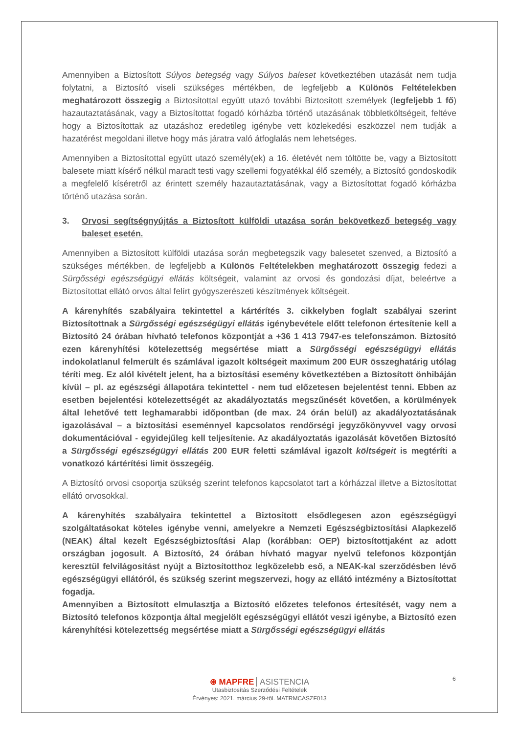Amennyiben a Biztosított Súlyos betegség vagy Súlyos baleset következtében utazását nem tudja folytatni, a Biztosító viseli szükséges mértékben, de legfeljebb a Különös Feltételekben meghatározott összegig a Biztosítottal együtt utazó további Biztosított személyek (legfeljebb 1 fő) hazautaztatásának, vagy a Biztosítottat fogadó kórházba történő utazásának többletköltségeit, feltéve hogy a Biztosítottak az utazáshoz eredetileg igénybe vett közlekedési eszközzel nem tudják a hazatérést megoldani illetve hogy más járatra való átfoglalás nem lehetséges.
Amennyiben a Biztosítottal együtt utazó személy(ek) a 16. életévét nem töltötte be, vagy a Biztosított balesete miatt kísérő nélkül maradt testi vagy szellemi fogyatékkal élő személy, a Biztosító gondoskodik a megfelelő kíséretről az érintett személy hazautaztatásának, vagy a Biztosítottat fogadó kórházba történő utazása során.
3. Orvosi segítségnyújtás a Biztosított külföldi utazása során bekövetkező betegség vagy baleset esetén.
Amennyiben a Biztosított külföldi utazása során megbetegszik vagy balesetet szenved, a Biztosító a szükséges mértékben, de legfeljebb a Különös Feltételekben meghatározott összegig fedezi a Sürgősségi egészségügyi ellátás költségeit, valamint az orvosi és gondozási díjat, beleértve a Biztosítottat ellátó orvos által felírt gyógyszerészeti készítmények költségeit.
A kárenyhítés szabályaira tekintettel a kártérítés 3. cikkelyben foglalt szabályai szerint Biztosítottnak a Sürgősségi egészségügyi ellátás igénybevétele előtt telefonon értesítenie kell a Biztosító 24 órában hívható telefonos központját a +36 1 413 7947-es telefonszámon. Biztosító ezen kárenyhítési kötelezettség megsértése miatt a Sürgősségi egészségügyi ellátás indokolatlanul felmerült és számlával igazolt költségeit maximum 200 EUR összeghatárig utólag téríti meg. Ez alól kivételt jelent, ha a biztosítási esemény következtében a Biztosított önhibáján kívül – pl. az egészségi állapotára tekintettel - nem tud előzetesen bejelentést tenni. Ebben az esetben bejelentési kötelezettségét az akadályoztatás megszűnését követően, a körülmények által lehetővé tett leghamarabbi időpontban (de max. 24 órán belül) az akadályoztatásának igazolásával – a biztosítási eseménnyel kapcsolatos rendőrségi jegyzőkönyvvel vagy orvosi dokumentációval - egyidejűleg kell teljesítenie. Az akadályoztatás igazolását követően Biztosító a Sürgősségi egészségügyi ellátás 200 EUR feletti számlával igazolt költségeit is megtéríti a vonatkozó kártérítési limit összegéig.
A Biztosító orvosi csoportja szükség szerint telefonos kapcsolatot tart a kórházzal illetve a Biztosítottat ellátó orvosokkal.
A kárenyhítés szabályaira tekintettel a Biztosított elsődlegesen azon egészségügyi szolgáltatásokat köteles igénybe venni, amelyekre a Nemzeti Egészségbiztosítási Alapkezelő (NEAK) által kezelt Egészségbiztosítási Alap (korábban: OEP) biztosítottjaként az adott országban jogosult. A Biztosító, 24 órában hívható magyar nyelvű telefonos központján keresztül felvilágosítást nyújt a Biztosítotthoz legközelebb eső, a NEAK-kal szerződésben lévő egészségügyi ellátóról, és szükség szerint megszervezi, hogy az ellátó intézmény a Biztosítottat fogadja.
Amennyiben a Biztosított elmulasztja a Biztosító előzetes telefonos értesítését, vagy nem a Biztosító telefonos központja által megjelölt egészségügyi ellátót veszi igénybe, a Biztosító ezen kárenyhítési kötelezettség megsértése miatt a Sürgősségi egészségügyi ellátás
6
⊛ MAPFRE ASISTENCIA
Utasbiztosítás Szerződési Feltételek
Érvényes: 2021. március 29-től. MATRMCASZF013